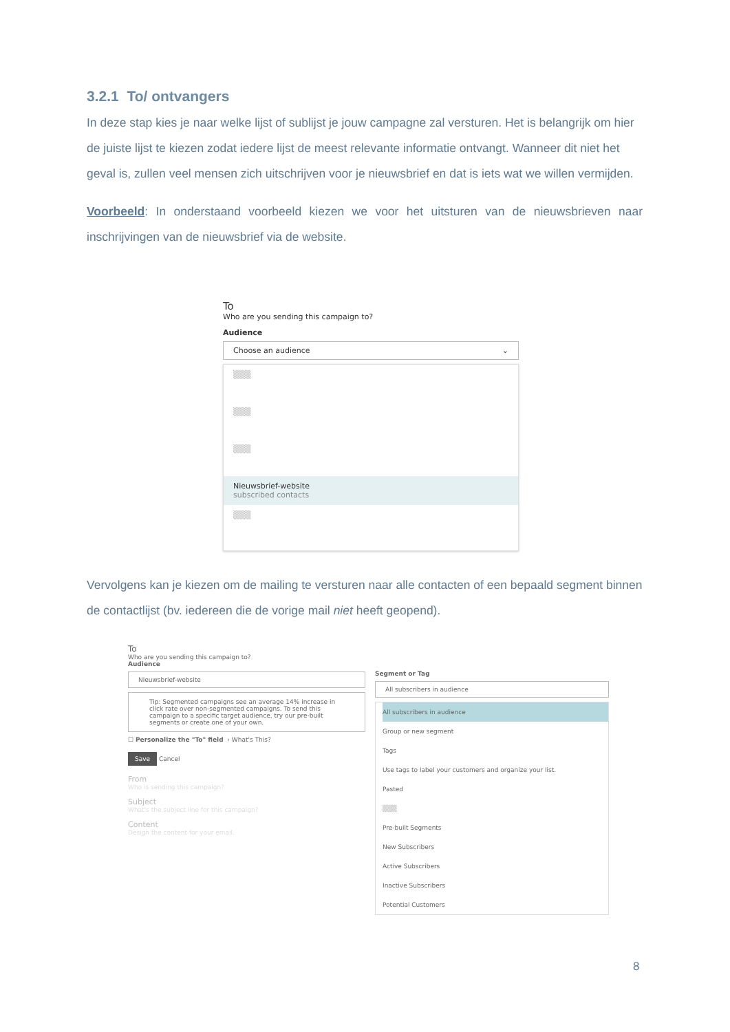3.2.1 To/ ontvangers
In deze stap kies je naar welke lijst of sublijst je jouw campagne zal versturen. Het is belangrijk om hier de juiste lijst te kiezen zodat iedere lijst de meest relevante informatie ontvangt. Wanneer dit niet het geval is, zullen veel mensen zich uitschrijven voor je nieuwsbrief en dat is iets wat we willen vermijden.
Voorbeeld: In onderstaand voorbeeld kiezen we voor het uitsturen van de nieuwsbrieven naar inschrijvingen van de nieuwsbrief via de website.
To
Who are you sending this campaign to?
Audience
Choose an audience ⌄
▒▒▒
▒▒▒
▒▒▒
Nieuwsbrief-website
subscribed contacts
▒▒▒
Vervolgens kan je kiezen om de mailing te versturen naar alle contacten of een bepaald segment binnen de contactlijst (bv. iedereen die de vorige mail niet heeft geopend).
To
Who are you sending this campaign to?
Audience
Nieuwsbrief-website
Tip: Segmented campaigns see an average 14% increase in click rate over non-segmented campaigns. To send this campaign to a specific target audience, try our pre-built segments or create one of your own.
☐ Personalize the "To" field › What's This?
Save Cancel
From
Who is sending this campaign?
Subject
What's the subject line for this campaign?
Content
Design the content for your email.
Segment or Tag
All subscribers in audience
All subscribers in audience
Group or new segment
Tags
Use tags to label your customers and organize your list.
Pasted
▒▒▒
Pre-built Segments
New Subscribers
Active Subscribers
Inactive Subscribers
Potential Customers
8